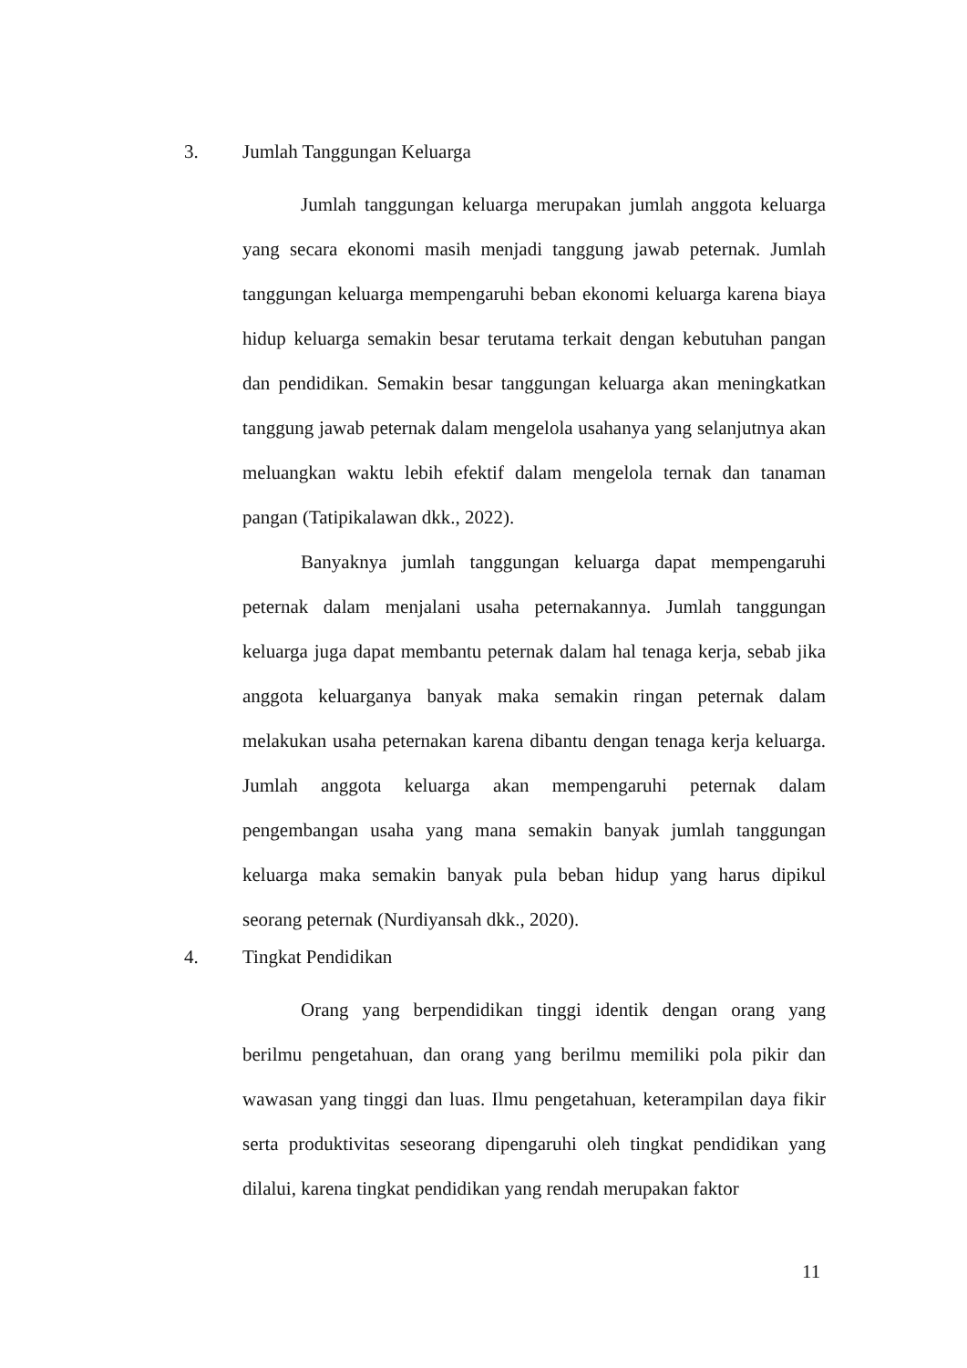3. Jumlah Tanggungan Keluarga
Jumlah tanggungan keluarga merupakan jumlah anggota keluarga yang secara ekonomi masih menjadi tanggung jawab peternak. Jumlah tanggungan keluarga mempengaruhi beban ekonomi keluarga karena biaya hidup keluarga semakin besar terutama terkait dengan kebutuhan pangan dan pendidikan. Semakin besar tanggungan keluarga akan meningkatkan tanggung jawab peternak dalam mengelola usahanya yang selanjutnya akan meluangkan waktu lebih efektif dalam mengelola ternak dan tanaman pangan (Tatipikalawan dkk., 2022).
Banyaknya jumlah tanggungan keluarga dapat mempengaruhi peternak dalam menjalani usaha peternakannya. Jumlah tanggungan keluarga juga dapat membantu peternak dalam hal tenaga kerja, sebab jika anggota keluarganya banyak maka semakin ringan peternak dalam melakukan usaha peternakan karena dibantu dengan tenaga kerja keluarga. Jumlah anggota keluarga akan mempengaruhi peternak dalam pengembangan usaha yang mana semakin banyak jumlah tanggungan keluarga maka semakin banyak pula beban hidup yang harus dipikul seorang peternak (Nurdiyansah dkk., 2020).
4. Tingkat Pendidikan
Orang yang berpendidikan tinggi identik dengan orang yang berilmu pengetahuan, dan orang yang berilmu memiliki pola pikir dan wawasan yang tinggi dan luas. Ilmu pengetahuan, keterampilan daya fikir serta produktivitas seseorang dipengaruhi oleh tingkat pendidikan yang dilalui, karena tingkat pendidikan yang rendah merupakan faktor
11